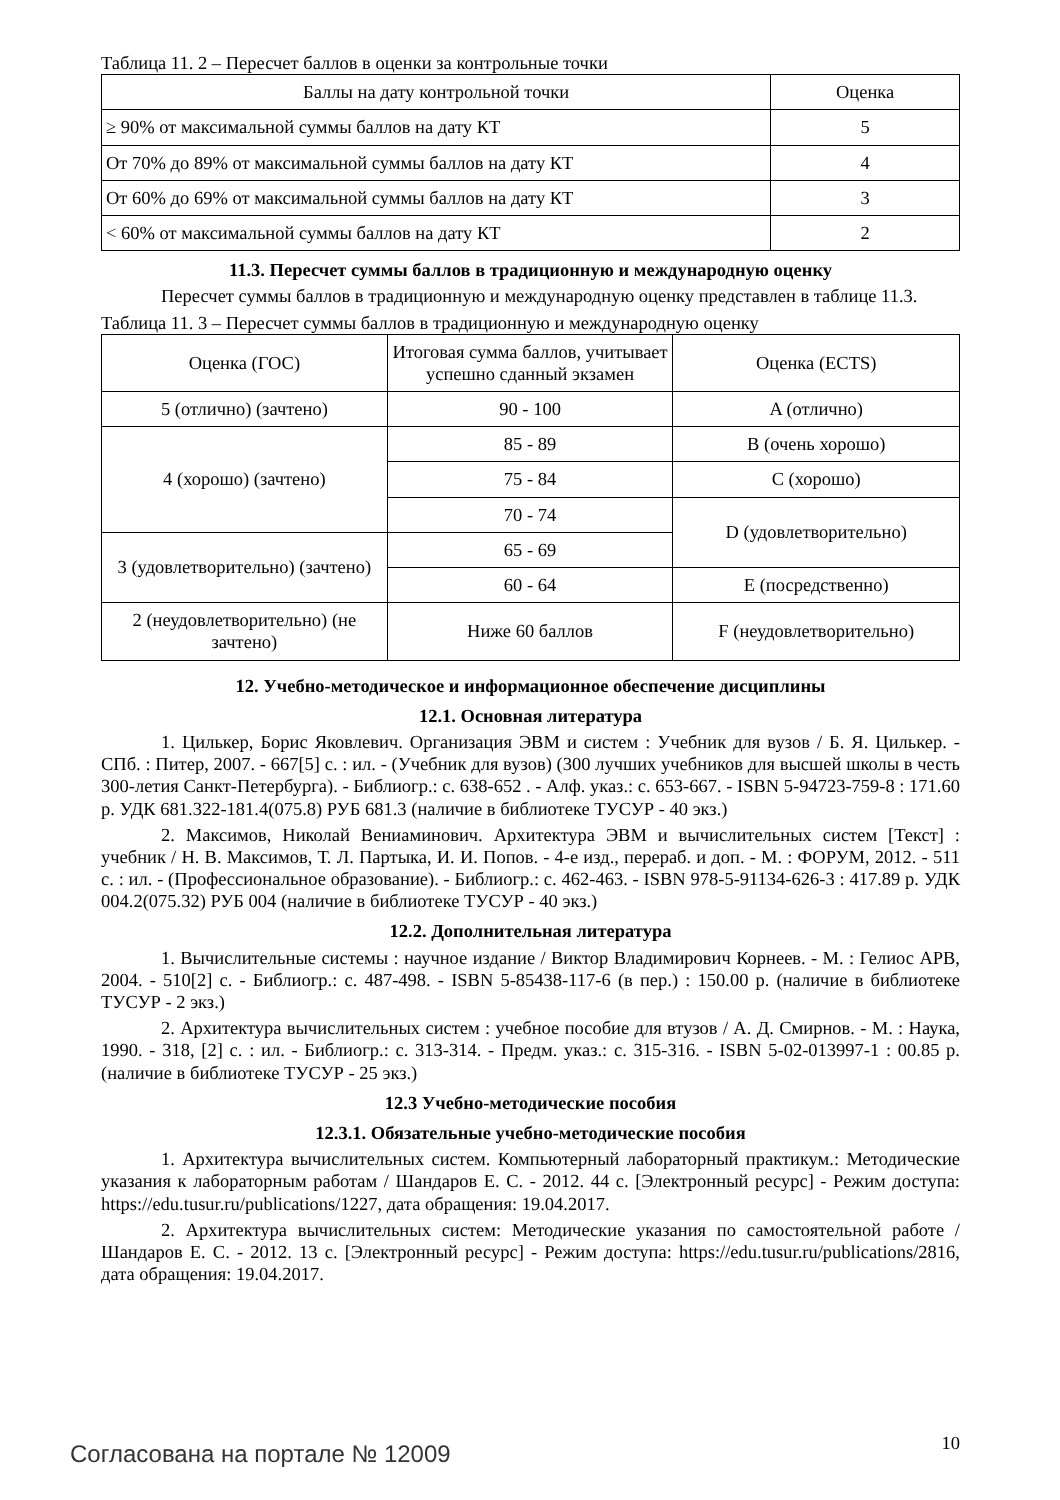Таблица 11. 2 – Пересчет баллов в оценки за контрольные точки
| Баллы на дату контрольной точки | Оценка |
| --- | --- |
| ≥ 90% от максимальной суммы баллов на дату КТ | 5 |
| От 70% до 89% от максимальной суммы баллов на дату КТ | 4 |
| От 60% до 69% от максимальной суммы баллов на дату КТ | 3 |
| < 60% от максимальной суммы баллов на дату КТ | 2 |
11.3. Пересчет суммы баллов в традиционную и международную оценку
Пересчет суммы баллов в традиционную и международную оценку представлен в таблице 11.3.
Таблица 11. 3 – Пересчет суммы баллов в традиционную и международную оценку
| Оценка (ГОС) | Итоговая сумма баллов, учитывает успешно сданный экзамен | Оценка (ECTS) |
| --- | --- | --- |
| 5 (отлично) (зачтено) | 90 - 100 | A (отлично) |
| 4 (хорошо) (зачтено) | 85 - 89 | B (очень хорошо) |
| | 75 - 84 | C (хорошо) |
| | 70 - 74 | D (удовлетворительно) |
| 3 (удовлетворительно) (зачтено) | 65 - 69 | |
| | 60 - 64 | E (посредственно) |
| 2 (неудовлетворительно) (не зачтено) | Ниже 60 баллов | F (неудовлетворительно) |
12. Учебно-методическое и информационное обеспечение дисциплины
12.1. Основная литература
1. Цилькер, Борис Яковлевич. Организация ЭВМ и систем : Учебник для вузов / Б. Я. Цилькер. - СПб. : Питер, 2007. - 667[5] с. : ил. - (Учебник для вузов) (300 лучших учебников для высшей школы в честь 300-летия Санкт-Петербурга). - Библиогр.: с. 638-652 . - Алф. указ.: с. 653-667. - ISBN 5-94723-759-8 : 171.60 р. УДК 681.322-181.4(075.8) РУБ 681.3 (наличие в библиотеке ТУСУР - 40 экз.)
2. Максимов, Николай Вениаминович. Архитектура ЭВМ и вычислительных систем [Текст] : учебник / Н. В. Максимов, Т. Л. Партыка, И. И. Попов. - 4-е изд., перераб. и доп. - М. : ФОРУМ, 2012. - 511 с. : ил. - (Профессиональное образование). - Библиогр.: с. 462-463. - ISBN 978-5-91134-626-3 : 417.89 р. УДК 004.2(075.32) РУБ 004 (наличие в библиотеке ТУСУР - 40 экз.)
12.2. Дополнительная литература
1. Вычислительные системы : научное издание / Виктор Владимирович Корнеев. - М. : Гелиос АРВ, 2004. - 510[2] с. - Библиогр.: с. 487-498. - ISBN 5-85438-117-6 (в пер.) : 150.00 р. (наличие в библиотеке ТУСУР - 2 экз.)
2. Архитектура вычислительных систем : учебное пособие для втузов / А. Д. Смирнов. - М. : Наука, 1990. - 318, [2] с. : ил. - Библиогр.: с. 313-314. - Предм. указ.: с. 315-316. - ISBN 5-02-013997-1 : 00.85 р. (наличие в библиотеке ТУСУР - 25 экз.)
12.3 Учебно-методические пособия
12.3.1. Обязательные учебно-методические пособия
1. Архитектура вычислительных систем. Компьютерный лабораторный практикум.: Методические указания к лабораторным работам / Шандаров Е. С. - 2012. 44 с. [Электронный ресурс] - Режим доступа: https://edu.tusur.ru/publications/1227, дата обращения: 19.04.2017.
2. Архитектура вычислительных систем: Методические указания по самостоятельной работе / Шандаров Е. С. - 2012. 13 с. [Электронный ресурс] - Режим доступа: https://edu.tusur.ru/publications/2816, дата обращения: 19.04.2017.
Согласована на портале № 12009 10